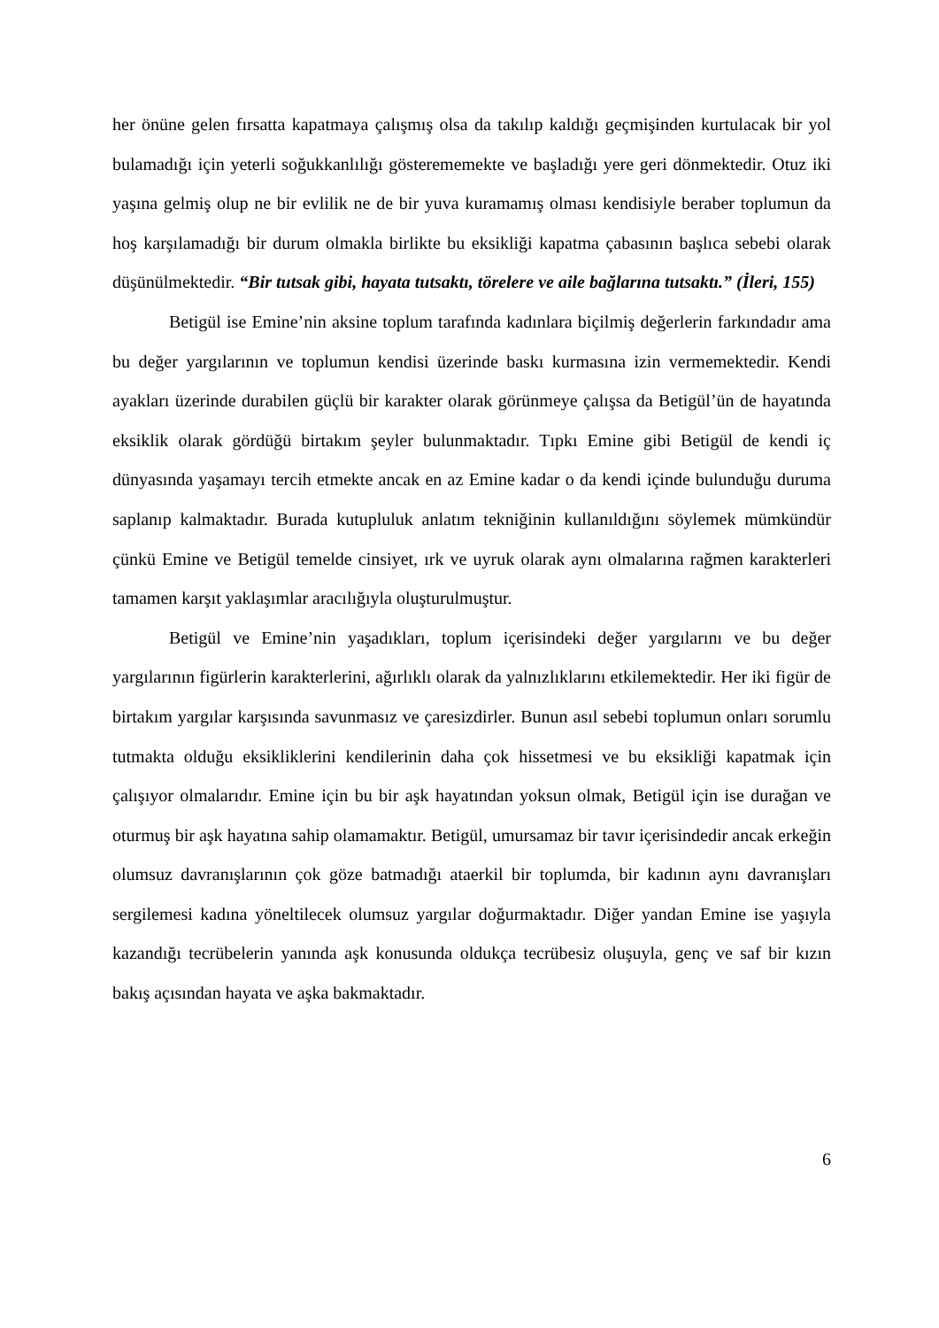her önüne gelen fırsatta kapatmaya çalışmış olsa da takılıp kaldığı geçmişinden kurtulacak bir yol bulamadığı için yeterli soğukkanlılığı gösterememekte ve başladığı yere geri dönmektedir. Otuz iki yaşına gelmiş olup ne bir evlilik ne de bir yuva kuramamış olması kendisiyle beraber toplumun da hoş karşılamadığı bir durum olmakla birlikte bu eksikliği kapatma çabasının başlıca sebebi olarak düşünülmektedir. “Bir tutsak gibi, hayata tutsaktı, törelere ve aile bağlarına tutsaktı.” (İleri, 155)
Betigül ise Emine’nin aksine toplum tarafında kadınlara biçilmiş değerlerin farkındadır ama bu değer yargılarının ve toplumun kendisi üzerinde baskı kurmasına izin vermemektedir. Kendi ayakları üzerinde durabilen güçlü bir karakter olarak görünmeye çalışsa da Betigül’ün de hayatında eksiklik olarak gördüğü birtakım şeyler bulunmaktadır. Tıpkı Emine gibi Betigül de kendi iç dünyasında yaşamayı tercih etmekte ancak en az Emine kadar o da kendi içinde bulunduğu duruma saplanıp kalmaktadır. Burada kutupluluk anlatım tekniğinin kullanıldığını söylemek mümkündür çünkü Emine ve Betigül temelde cinsiyet, ırk ve uyruk olarak aynı olmalarına rağmen karakterleri tamamen karşıt yaklaşımlar aracılığıyla oluşturulmuştur.
Betigül ve Emine’nin yaşadıkları, toplum içerisindeki değer yargılarını ve bu değer yargılarının figürlerin karakterlerini, ağırlıklı olarak da yalnızlıklarını etkilemektedir. Her iki figür de birtakım yargılar karşısında savunmasız ve çaresizdirler. Bunun asıl sebebi toplumun onları sorumlu tutmakta olduğu eksikliklerini kendilerinin daha çok hissetmesi ve bu eksikliği kapatmak için çalışıyor olmalarıdır. Emine için bu bir aşk hayatından yoksun olmak, Betigül için ise durağan ve oturmuş bir aşk hayatına sahip olamamaktır. Betigül, umursamaz bir tavır içerisindedir ancak erkeğin olumsuz davranışlarının çok göze batmadığı ataerkil bir toplumda, bir kadının aynı davranışları sergilemesi kadına yöneltilecek olumsuz yargılar doğurmaktadır. Diğer yandan Emine ise yaşıyla kazandığı tecrübelerin yanında aşk konusunda oldukça tecrübesiz oluşuyla, genç ve saf bir kızın bakış açısından hayata ve aşka bakmaktadır.
6